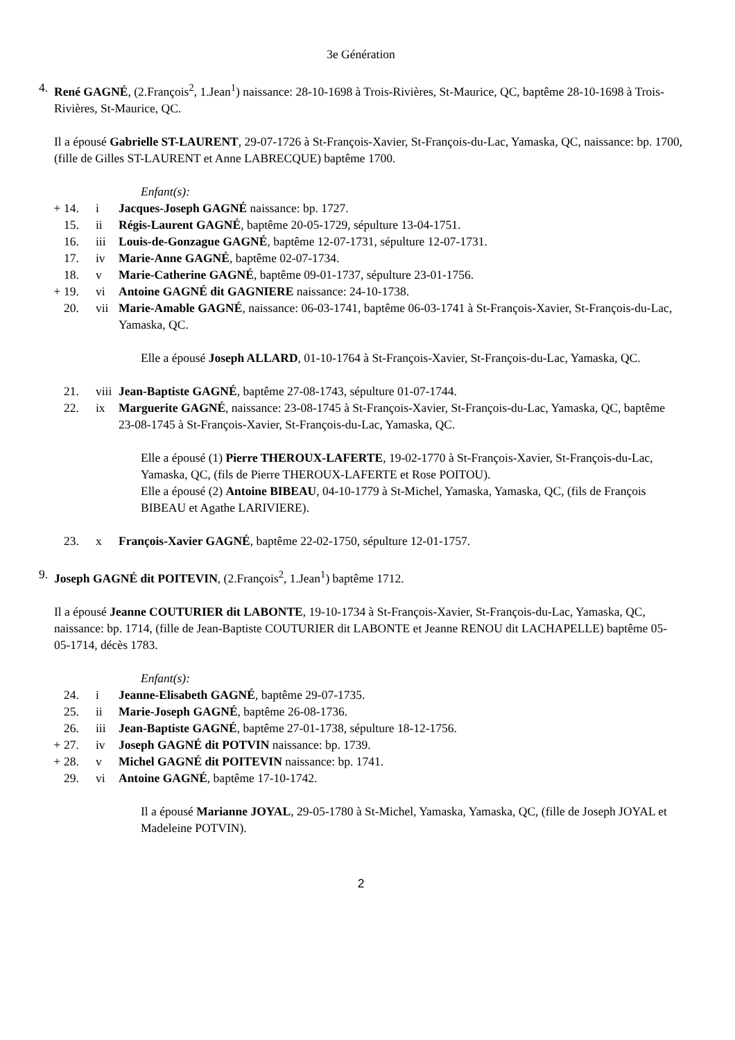3e Génération
4. René GAGNÉ, (2.François<sup>2</sup>, 1.Jean<sup>1</sup>) naissance: 28-10-1698 à Trois-Rivières, St-Maurice, QC, baptême 28-10-1698 à Trois-Rivières, St-Maurice, QC.
Il a épousé Gabrielle ST-LAURENT, 29-07-1726 à St-François-Xavier, St-François-du-Lac, Yamaska, QC, naissance: bp. 1700, (fille de Gilles ST-LAURENT et Anne LABRECQUE) baptême 1700.
Enfant(s):
+ 14. i Jacques-Joseph GAGNÉ naissance: bp. 1727.
15. ii Régis-Laurent GAGNÉ, baptême 20-05-1729, sépulture 13-04-1751.
16. iii Louis-de-Gonzague GAGNÉ, baptême 12-07-1731, sépulture 12-07-1731.
17. iv Marie-Anne GAGNÉ, baptême 02-07-1734.
18. v Marie-Catherine GAGNÉ, baptême 09-01-1737, sépulture 23-01-1756.
+ 19. vi Antoine GAGNÉ dit GAGNIERE naissance: 24-10-1738.
20. vii Marie-Amable GAGNÉ, naissance: 06-03-1741, baptême 06-03-1741 à St-François-Xavier, St-François-du-Lac, Yamaska, QC.
Elle a épousé Joseph ALLARD, 01-10-1764 à St-François-Xavier, St-François-du-Lac, Yamaska, QC.
21. viii Jean-Baptiste GAGNÉ, baptême 27-08-1743, sépulture 01-07-1744.
22. ix Marguerite GAGNÉ, naissance: 23-08-1745 à St-François-Xavier, St-François-du-Lac, Yamaska, QC, baptême 23-08-1745 à St-François-Xavier, St-François-du-Lac, Yamaska, QC.
Elle a épousé (1) Pierre THEROUX-LAFERTE, 19-02-1770 à St-François-Xavier, St-François-du-Lac, Yamaska, QC, (fils de Pierre THEROUX-LAFERTE et Rose POITOU).
Elle a épousé (2) Antoine BIBEAU, 04-10-1779 à St-Michel, Yamaska, Yamaska, QC, (fils de François BIBEAU et Agathe LARIVIERE).
23. x François-Xavier GAGNÉ, baptême 22-02-1750, sépulture 12-01-1757.
9. Joseph GAGNÉ dit POITEVIN, (2.François<sup>2</sup>, 1.Jean<sup>1</sup>) baptême 1712.
Il a épousé Jeanne COUTURIER dit LABONTE, 19-10-1734 à St-François-Xavier, St-François-du-Lac, Yamaska, QC, naissance: bp. 1714, (fille de Jean-Baptiste COUTURIER dit LABONTE et Jeanne RENOU dit LACHAPELLE) baptême 05-05-1714, décès 1783.
Enfant(s):
24. i Jeanne-Elisabeth GAGNÉ, baptême 29-07-1735.
25. ii Marie-Joseph GAGNÉ, baptême 26-08-1736.
26. iii Jean-Baptiste GAGNÉ, baptême 27-01-1738, sépulture 18-12-1756.
+ 27. iv Joseph GAGNÉ dit POTVIN naissance: bp. 1739.
+ 28. v Michel GAGNÉ dit POITEVIN naissance: bp. 1741.
29. vi Antoine GAGNÉ, baptême 17-10-1742.
Il a épousé Marianne JOYAL, 29-05-1780 à St-Michel, Yamaska, Yamaska, QC, (fille de Joseph JOYAL et Madeleine POTVIN).
2